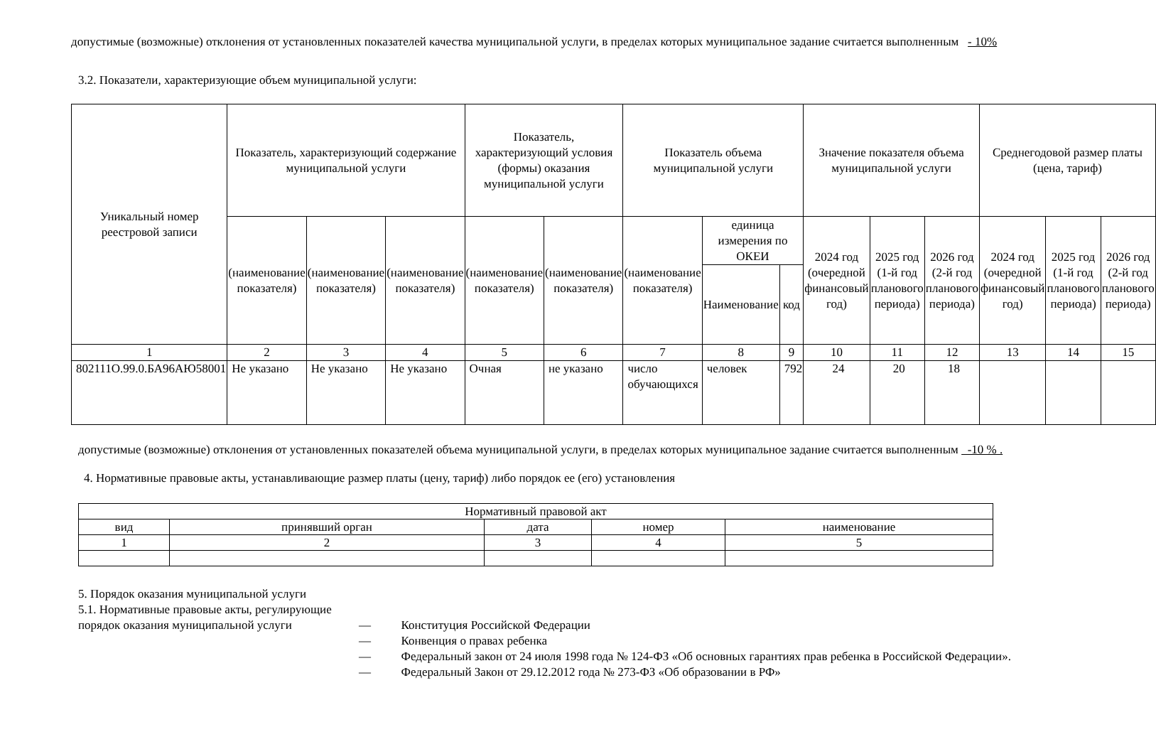допустимые (возможные) отклонения от установленных показателей качества муниципальной услуги, в пределах которых муниципальное задание считается выполненным - 10%
3.2. Показатели, характеризующие объем муниципальной услуги:
| Уникальный номер реестровой записи | Показатель, характеризующий содержание муниципальной услуги | | | Показатель, характеризующий условия (формы) оказания муниципальной услуги | | Показатель объема муниципальной услуги | | | Значение показателя объема муниципальной услуги | | | Среднегодовой размер платы (цена, тариф) | | |
| --- | --- | --- | --- | --- | --- | --- | --- | --- | --- | --- | --- | --- | --- | --- |
| | (наименование показателя) | (наименование показателя) | (наименование показателя) | (наименование показателя) | (наименование показателя) | (наименование показателя) | единица измерения по ОКЕИ | | 2024 год (очередной финансовый год) | 2025 год (1-й год планового периода) | 2026 год (2-й год планового периода) | 2024 год (очередной финансовый год) | 2025 год (1-й год планового периода) | 2026 год (2-й год планового периода) |
| | | | | | | | Наименование | код | | | | | | |
| 1 | 2 | 3 | 4 | 5 | 6 | 7 | 8 | 9 | 10 | 11 | 12 | 13 | 14 | 15 |
| 802111О.99.0.БА96АЮ58001 | Не указано | Не указано | Не указано | Очная | не указано | число обучающихся | человек | 792 | 24 | 20 | 18 | | | |
допустимые (возможные) отклонения от установленных показателей объема муниципальной услуги, в пределах которых муниципальное задание считается выполненным -10 % .
4. Нормативные правовые акты, устанавливающие размер платы (цену, тариф) либо порядок ее (его) установления
| Нормативный правовой акт | | | | |
| вид | принявший орган | дата | номер | наименование |
| 1 | 2 | 3 | 4 | 5 |
5. Порядок оказания муниципальной услуги
5.1. Нормативные правовые акты, регулирующие порядок оказания муниципальной услуги
— Конституция Российской Федерации
— Конвенция о правах ребенка
— Федеральный закон от 24 июля 1998 года № 124-ФЗ «Об основных гарантиях прав ребенка в Российской Федерации».
— Федеральный Закон от 29.12.2012 года № 273-ФЗ «Об образовании в РФ»